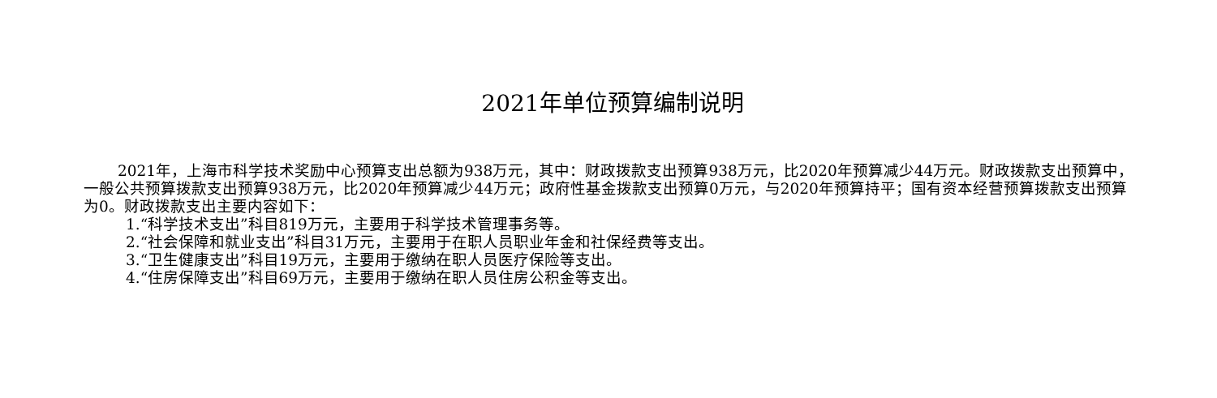2021年单位预算编制说明
2021年，上海市科学技术奖励中心预算支出总额为938万元，其中：财政拨款支出预算938万元，比2020年预算减少44万元。财政拨款支出预算中，一般公共预算拨款支出预算938万元，比2020年预算减少44万元；政府性基金拨款支出预算0万元，与2020年预算持平；国有资本经营预算拨款支出预算为0。财政拨款支出主要内容如下：
1.“科学技术支出”科目819万元，主要用于科学技术管理事务等。
2.“社会保障和就业支出”科目31万元，主要用于在职人员职业年金和社保经费等支出。
3.“卫生健康支出”科目19万元，主要用于缴纳在职人员医疗保险等支出。
4.“住房保障支出”科目69万元，主要用于缴纳在职人员住房公积金等支出。